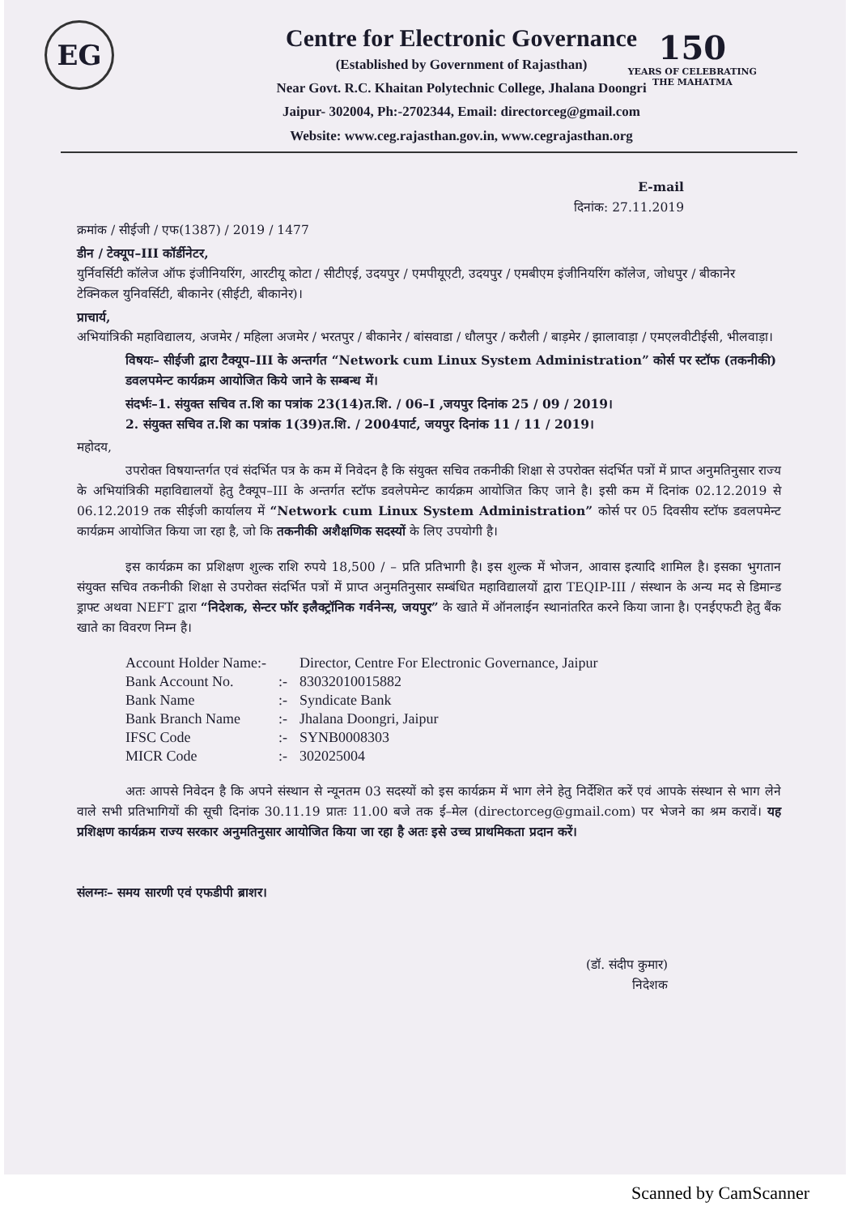EG
150
YEARS OF CELEBRATING
THE MAHATMA
Centre for Electronic Governance
(Established by Government of Rajasthan)
Near Govt. R.C. Khaitan Polytechnic College, Jhalana Doongri
Jaipur- 302004, Ph:-2702344, Email: directorceg@gmail.com
Website: www.ceg.rajasthan.gov.in, www.cegrajasthan.org
E-mail
दिनांक: 27.11.2019
क्रमांक / सीईजी / एफ(1387) / 2019 / 1477
डीन / टेक्यूप–III कॉर्डीनेटर,
युर्निवर्सिटी कॉलेज ऑफ इंजीनियरिंग, आरटीयू कोटा / सीटीएई, उदयपुर / एमपीयूएटी, उदयपुर / एमबीएम इंजीनियरिंग कॉलेज, जोधपुर / बीकानेर टेक्निकल युनिवर्सिटी, बीकानेर (सीईटी, बीकानेर)।
प्राचार्य,
अभियांत्रिकी महाविद्यालय, अजमेर / महिला अजमेर / भरतपुर / बीकानेर / बांसवाडा / धौलपुर / करौली / बाड़मेर / झालावाड़ा / एमएलवीटीईसी, भीलवाड़ा।
विषयः– सीईजी द्वारा टैक्यूप–III के अन्तर्गत “Network cum Linux System Administration” कोर्स पर स्टॉफ (तकनीकी) डवलपमेन्ट कार्यक्रम आयोजित किये जाने के सम्बन्ध में।
संदर्भः–1. संयुक्त सचिव त.शि का पत्रांक 23(14)त.शि. / 06–I ,जयपुर दिनांक 25 / 09 / 2019।
2. संयुक्त सचिव त.शि का पत्रांक 1(39)त.शि. / 2004पार्ट, जयपुर दिनांक 11 / 11 / 2019।
महोदय,
उपरोक्त विषयान्तर्गत एवं संदर्भित पत्र के कम में निवेदन है कि संयुक्त सचिव तकनीकी शिक्षा से उपरोक्त संदर्भित पत्रों में प्राप्त अनुमतिनुसार राज्य के अभियांत्रिकी महाविद्यालयों हेतु टैक्यूप–III के अन्तर्गत स्टॉफ डवलेपमेन्ट कार्यक्रम आयोजित किए जाने है। इसी कम में दिनांक 02.12.2019 से 06.12.2019 तक सीईजी कार्यालय में “Network cum Linux System Administration” कोर्स पर 05 दिवसीय स्टॉफ डवलपमेन्ट कार्यक्रम आयोजित किया जा रहा है, जो कि तकनीकी अशैक्षणिक सदस्यों के लिए उपयोगी है।
इस कार्यक्रम का प्रशिक्षण शुल्क राशि रुपये 18,500 / – प्रति प्रतिभागी है। इस शुल्क में भोजन, आवास इत्यादि शामिल है। इसका भुगतान संयुक्त सचिव तकनीकी शिक्षा से उपरोक्त संदर्भित पत्रों में प्राप्त अनुमतिनुसार सम्बंधित महाविद्यालयों द्वारा TEQIP-III / संस्थान के अन्य मद से डिमान्ड ड्राफ्ट अथवा NEFT द्वारा “निदेशक, सेन्टर फॉर इलैक्ट्रॉनिक गर्वनेन्स, जयपुर” के खाते में ऑनलाईन स्थानांतरित करने किया जाना है। एनईएफटी हेतु बैंक खाते का विवरण निम्न है।
| Account Holder Name:- | | Director, Centre For Electronic Governance, Jaipur |
| Bank Account No. | :- | 83032010015882 |
| Bank Name | :- | Syndicate Bank |
| Bank Branch Name | :- | Jhalana Doongri, Jaipur |
| IFSC Code | :- | SYNB0008303 |
| MICR Code | :- | 302025004 |
अतः आपसे निवेदन है कि अपने संस्थान से न्यूनतम 03 सदस्यों को इस कार्यक्रम में भाग लेने हेतु निर्देशित करें एवं आपके संस्थान से भाग लेने वाले सभी प्रतिभागियों की सूची दिनांक 30.11.19 प्रातः 11.00 बजे तक ई–मेल (directorceg@gmail.com) पर भेजने का श्रम करावें। यह प्रशिक्षण कार्यक्रम राज्य सरकार अनुमतिनुसार आयोजित किया जा रहा है अतः इसे उच्च प्राथमिकता प्रदान करें।
संलग्नः– समय सारणी एवं एफडीपी ब्राशर।
(डॉ. संदीप कुमार)
निदेशक
Scanned by CamScanner